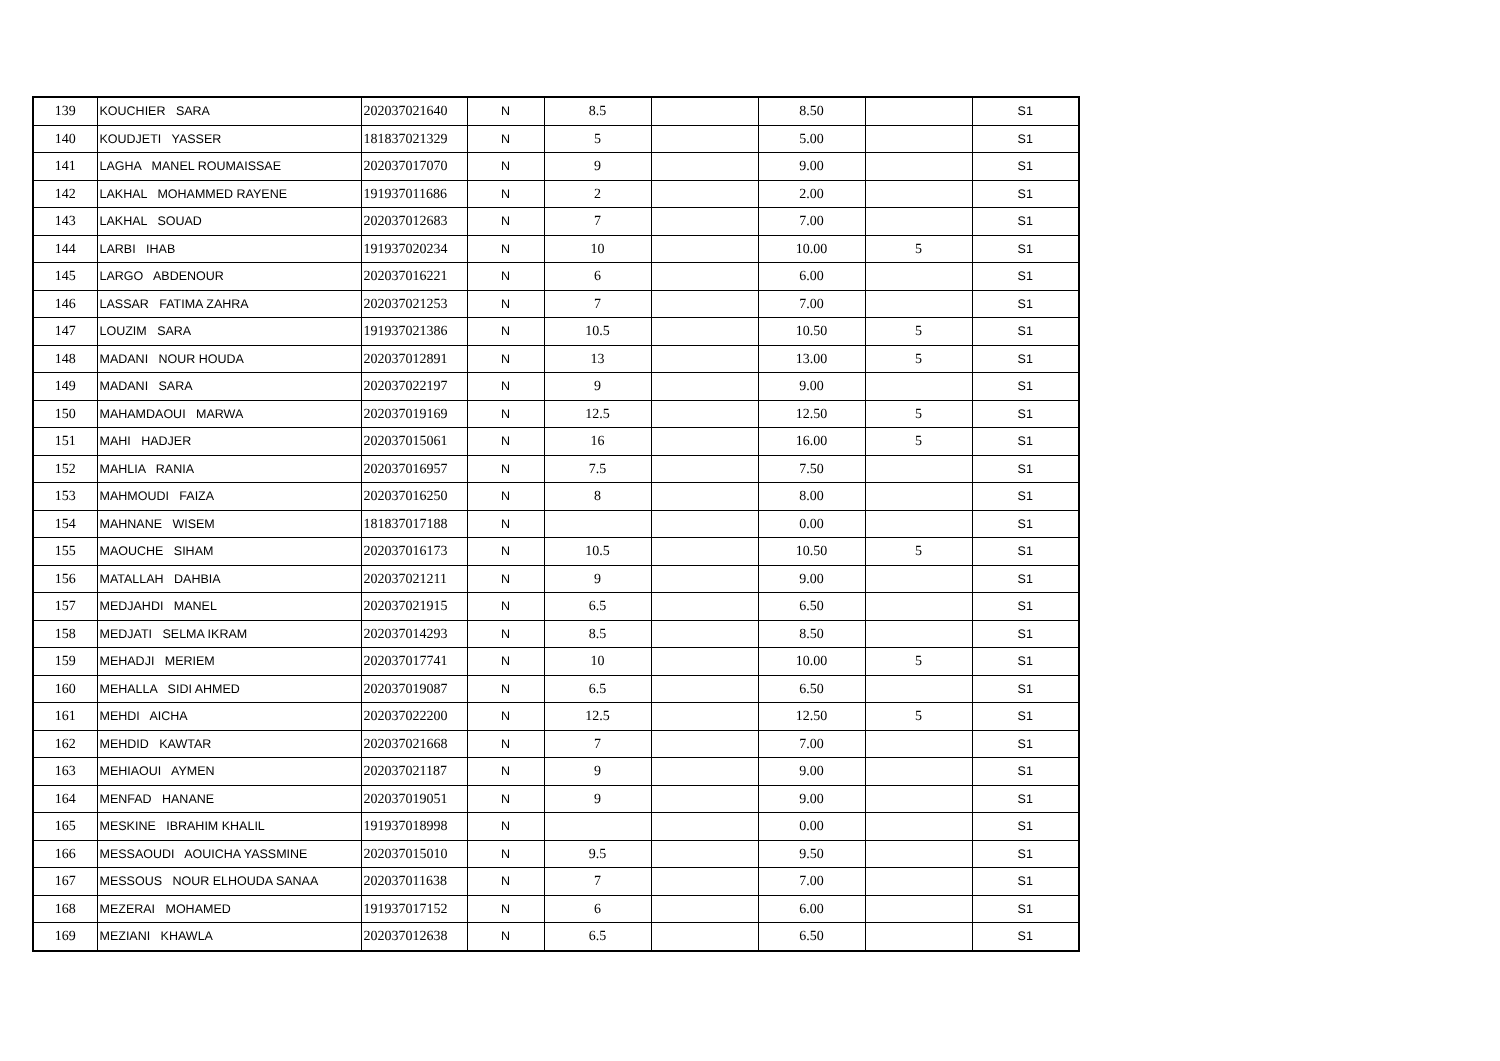| 139 | KOUCHIER SARA | 202037021640 | N | 8.5 | | 8.50 | | S1 |
| 140 | KOUDJETI YASSER | 181837021329 | N | 5 | | 5.00 | | S1 |
| 141 | LAGHA MANEL ROUMAISSAE | 202037017070 | N | 9 | | 9.00 | | S1 |
| 142 | LAKHAL MOHAMMED RAYENE | 191937011686 | N | 2 | | 2.00 | | S1 |
| 143 | LAKHAL SOUAD | 202037012683 | N | 7 | | 7.00 | | S1 |
| 144 | LARBI IHAB | 191937020234 | N | 10 | | 10.00 | 5 | S1 |
| 145 | LARGO ABDENOUR | 202037016221 | N | 6 | | 6.00 | | S1 |
| 146 | LASSAR FATIMA ZAHRA | 202037021253 | N | 7 | | 7.00 | | S1 |
| 147 | LOUZIM SARA | 191937021386 | N | 10.5 | | 10.50 | 5 | S1 |
| 148 | MADANI NOUR HOUDA | 202037012891 | N | 13 | | 13.00 | 5 | S1 |
| 149 | MADANI SARA | 202037022197 | N | 9 | | 9.00 | | S1 |
| 150 | MAHAMDAOUI MARWA | 202037019169 | N | 12.5 | | 12.50 | 5 | S1 |
| 151 | MAHI HADJER | 202037015061 | N | 16 | | 16.00 | 5 | S1 |
| 152 | MAHLIA RANIA | 202037016957 | N | 7.5 | | 7.50 | | S1 |
| 153 | MAHMOUDI FAIZA | 202037016250 | N | 8 | | 8.00 | | S1 |
| 154 | MAHNANE WISEM | 181837017188 | N | | | 0.00 | | S1 |
| 155 | MAOUCHE SIHAM | 202037016173 | N | 10.5 | | 10.50 | 5 | S1 |
| 156 | MATALLAH DAHBIA | 202037021211 | N | 9 | | 9.00 | | S1 |
| 157 | MEDJAHDI MANEL | 202037021915 | N | 6.5 | | 6.50 | | S1 |
| 158 | MEDJATI SELMA IKRAM | 202037014293 | N | 8.5 | | 8.50 | | S1 |
| 159 | MEHADJI MERIEM | 202037017741 | N | 10 | | 10.00 | 5 | S1 |
| 160 | MEHALLA SIDI AHMED | 202037019087 | N | 6.5 | | 6.50 | | S1 |
| 161 | MEHDI AICHA | 202037022200 | N | 12.5 | | 12.50 | 5 | S1 |
| 162 | MEHDID KAWTAR | 202037021668 | N | 7 | | 7.00 | | S1 |
| 163 | MEHIAOUI AYMEN | 202037021187 | N | 9 | | 9.00 | | S1 |
| 164 | MENFAD HANANE | 202037019051 | N | 9 | | 9.00 | | S1 |
| 165 | MESKINE IBRAHIM KHALIL | 191937018998 | N | | | 0.00 | | S1 |
| 166 | MESSAOUDI AOUICHA YASSMINE | 202037015010 | N | 9.5 | | 9.50 | | S1 |
| 167 | MESSOUS NOUR ELHOUDA SANAA | 202037011638 | N | 7 | | 7.00 | | S1 |
| 168 | MEZERAI MOHAMED | 191937017152 | N | 6 | | 6.00 | | S1 |
| 169 | MEZIANI KHAWLA | 202037012638 | N | 6.5 | | 6.50 | | S1 |